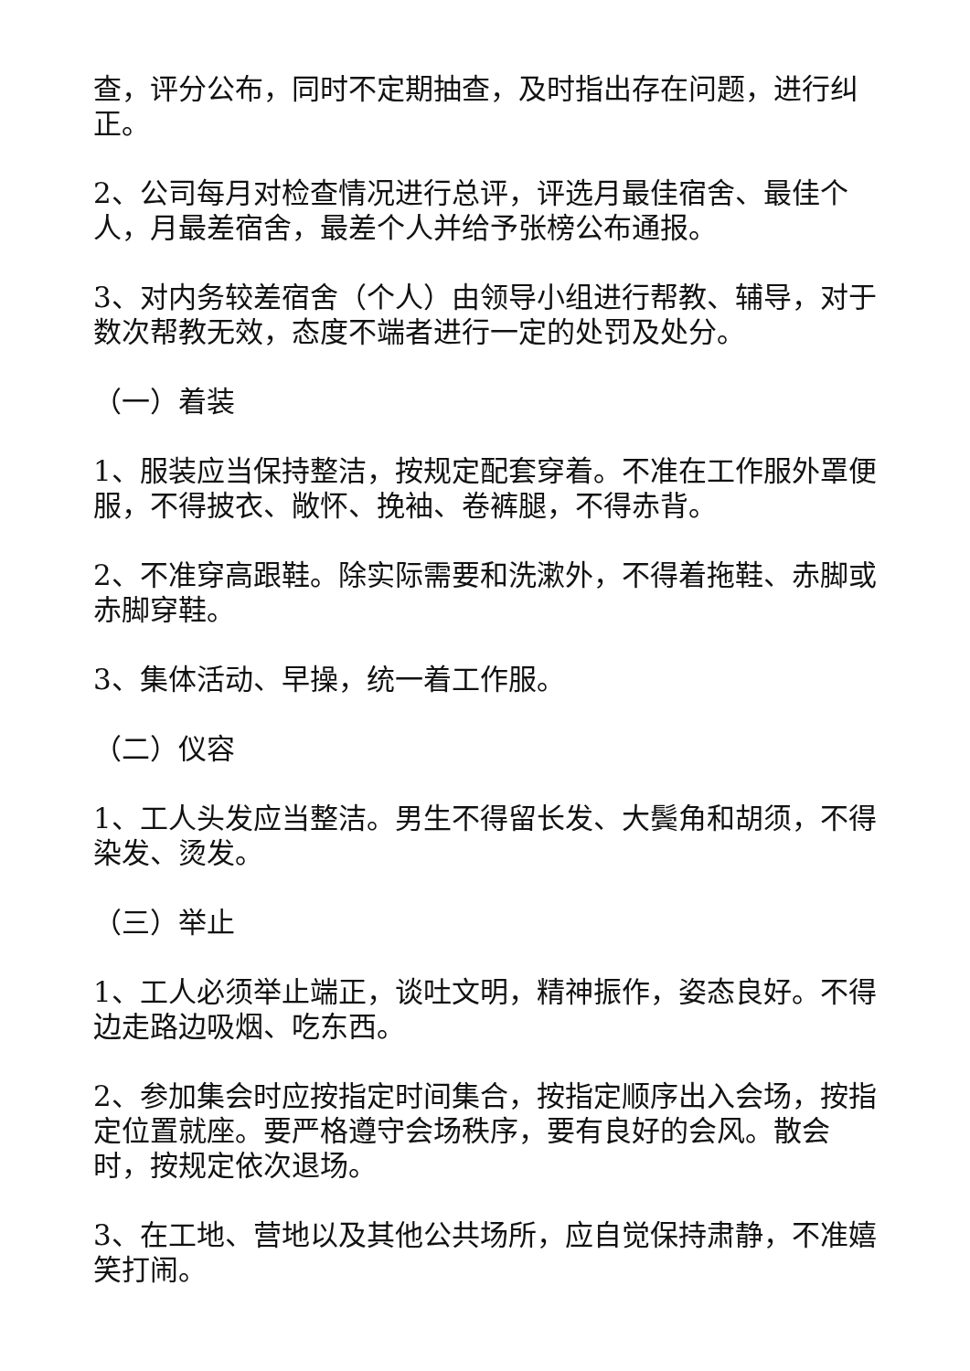查，评分公布，同时不定期抽查，及时指出存在问题，进行纠正。
2、公司每月对检查情况进行总评，评选月最佳宿舍、最佳个人，月最差宿舍，最差个人并给予张榜公布通报。
3、对内务较差宿舍（个人）由领导小组进行帮教、辅导，对于数次帮教无效，态度不端者进行一定的处罚及处分。
（一）着装
1、服装应当保持整洁，按规定配套穿着。不准在工作服外罩便服，不得披衣、敞怀、挽袖、卷裤腿，不得赤背。
2、不准穿高跟鞋。除实际需要和洗漱外，不得着拖鞋、赤脚或赤脚穿鞋。
3、集体活动、早操，统一着工作服。
（二）仪容
1、工人头发应当整洁。男生不得留长发、大鬓角和胡须，不得染发、烫发。
（三）举止
1、工人必须举止端正，谈吐文明，精神振作，姿态良好。不得边走路边吸烟、吃东西。
2、参加集会时应按指定时间集合，按指定顺序出入会场，按指定位置就座。要严格遵守会场秩序，要有良好的会风。散会时，按规定依次退场。
3、在工地、营地以及其他公共场所，应自觉保持肃静，不准嬉笑打闹。